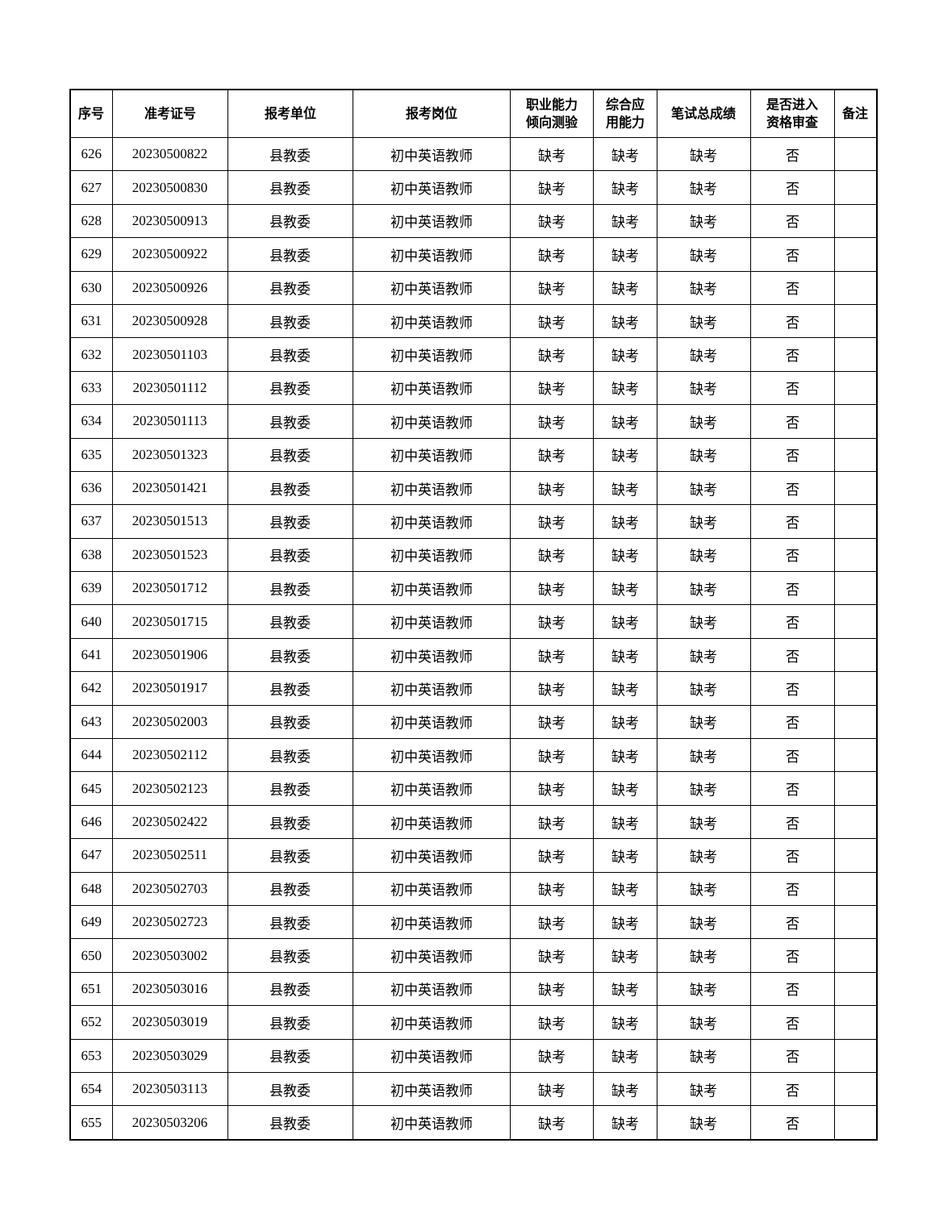| 序号 | 准考证号 | 报考单位 | 报考岗位 | 职业能力 倾向测验 | 综合应 用能力 | 笔试总成绩 | 是否进入 资格审查 | 备注 |
| --- | --- | --- | --- | --- | --- | --- | --- | --- |
| 626 | 20230500822 | 县教委 | 初中英语教师 | 缺考 | 缺考 | 缺考 | 否 | |
| 627 | 20230500830 | 县教委 | 初中英语教师 | 缺考 | 缺考 | 缺考 | 否 | |
| 628 | 20230500913 | 县教委 | 初中英语教师 | 缺考 | 缺考 | 缺考 | 否 | |
| 629 | 20230500922 | 县教委 | 初中英语教师 | 缺考 | 缺考 | 缺考 | 否 | |
| 630 | 20230500926 | 县教委 | 初中英语教师 | 缺考 | 缺考 | 缺考 | 否 | |
| 631 | 20230500928 | 县教委 | 初中英语教师 | 缺考 | 缺考 | 缺考 | 否 | |
| 632 | 20230501103 | 县教委 | 初中英语教师 | 缺考 | 缺考 | 缺考 | 否 | |
| 633 | 20230501112 | 县教委 | 初中英语教师 | 缺考 | 缺考 | 缺考 | 否 | |
| 634 | 20230501113 | 县教委 | 初中英语教师 | 缺考 | 缺考 | 缺考 | 否 | |
| 635 | 20230501323 | 县教委 | 初中英语教师 | 缺考 | 缺考 | 缺考 | 否 | |
| 636 | 20230501421 | 县教委 | 初中英语教师 | 缺考 | 缺考 | 缺考 | 否 | |
| 637 | 20230501513 | 县教委 | 初中英语教师 | 缺考 | 缺考 | 缺考 | 否 | |
| 638 | 20230501523 | 县教委 | 初中英语教师 | 缺考 | 缺考 | 缺考 | 否 | |
| 639 | 20230501712 | 县教委 | 初中英语教师 | 缺考 | 缺考 | 缺考 | 否 | |
| 640 | 20230501715 | 县教委 | 初中英语教师 | 缺考 | 缺考 | 缺考 | 否 | |
| 641 | 20230501906 | 县教委 | 初中英语教师 | 缺考 | 缺考 | 缺考 | 否 | |
| 642 | 20230501917 | 县教委 | 初中英语教师 | 缺考 | 缺考 | 缺考 | 否 | |
| 643 | 20230502003 | 县教委 | 初中英语教师 | 缺考 | 缺考 | 缺考 | 否 | |
| 644 | 20230502112 | 县教委 | 初中英语教师 | 缺考 | 缺考 | 缺考 | 否 | |
| 645 | 20230502123 | 县教委 | 初中英语教师 | 缺考 | 缺考 | 缺考 | 否 | |
| 646 | 20230502422 | 县教委 | 初中英语教师 | 缺考 | 缺考 | 缺考 | 否 | |
| 647 | 20230502511 | 县教委 | 初中英语教师 | 缺考 | 缺考 | 缺考 | 否 | |
| 648 | 20230502703 | 县教委 | 初中英语教师 | 缺考 | 缺考 | 缺考 | 否 | |
| 649 | 20230502723 | 县教委 | 初中英语教师 | 缺考 | 缺考 | 缺考 | 否 | |
| 650 | 20230503002 | 县教委 | 初中英语教师 | 缺考 | 缺考 | 缺考 | 否 | |
| 651 | 20230503016 | 县教委 | 初中英语教师 | 缺考 | 缺考 | 缺考 | 否 | |
| 652 | 20230503019 | 县教委 | 初中英语教师 | 缺考 | 缺考 | 缺考 | 否 | |
| 653 | 20230503029 | 县教委 | 初中英语教师 | 缺考 | 缺考 | 缺考 | 否 | |
| 654 | 20230503113 | 县教委 | 初中英语教师 | 缺考 | 缺考 | 缺考 | 否 | |
| 655 | 20230503206 | 县教委 | 初中英语教师 | 缺考 | 缺考 | 缺考 | 否 | |